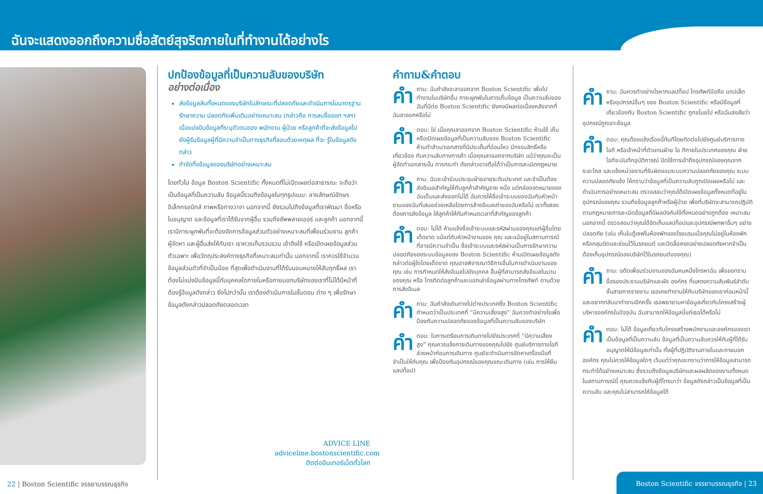ฉันจะแสดงออกถึงความซื่อสัตย์สุจริตภายในที่ทำงานได้อย่างไร
ปกป้องข้อมูลที่เป็นความลับของบริษัท
อย่างต่อเนื่อง
ส่งข้อมูลลับทั้งหมดของบริษัทในลักษณะที่ปลอดภัยและดำเนินการในมาตรฐานรักษาความ ปลอดภัยเพิ่มเติมอย่างเหมาะสม (กล่าวคือ การลบชื่อออก ฯลฯ) เมื่อแบ่งปันข้อมูลที่ระบุตัวตนของ พนักงาน ผู้ป่วย หรือลูกค้าที่จะส่งข้อมูลไปยังผู้รับข้อมูลผู้ที่มีความจำเป็นทางธุรกิจที่ชอบด้วยเหตุผล ที่จะ รู้ในข้อมูลดังกล่าว
กำจัดทิ้งข้อมูลของบริษัทอย่างเหมาะสม
โดยทั่วไป ข้อมูล Boston Scientific ทั้งหมดที่ไม่เปิดเผยต่อสาธารณะ จะถือว่าเป็นข้อมูลที่เป็นความลับ ข้อมูลนี้รวมถึงข้อมูลในทุกรูปแบบ: ลายลักษณ์อักษร อิเล็กทรอนิกส์ ภาพหรือทางวาจา นอกจากนี้ ยังรวมไปถึงข้อมูลที่เราพัฒนา ชื่อหรือใบอนุญาต และข้อมูลที่เราได้รับจากผู้อื่น รวมถึงซัพพลายเออร์ และลูกค้า นอกจากนี้ เรามีภาระผูกพันที่จะต้องจัดการข้อมูลส่วนตัวอย่างเหมาะสมที่เพื่อนร่วมงาน ลูกค้า ผู้จัดหา และผู้อื่นส่งให้กับเรา เราควรเก็บรวบรวม เข้าถึงใช้ หรือเปิดเผยข้อมูลส่วนตัวเฉพาะ เพื่อวัตถุประสงค์ทางธุรกิจที่เหมาะสมเท่านั้น นอกจากนี้ เราควรใช้จำนวนข้อมูลส่วนตัวที่จำเป็นน้อย ที่สุดเพื่อดำเนินงานที่ได้รับมอบหมายให้สัมฤทธิ์ผล เราต้องไม่แบ่งปันข้อมูลนี้กับบุคคลใดภายในหรือภายนอกบริษัทของเราที่ไม่ได้มีหน้าที่ต้องรู้ข้อมูลดังกล่าว ยิ่งไปกว่านั้น เราต้องดำเนินการในขั้นตอน ต่าง ๆ เพื่อรักษาข้อมูลดังกล่าวปลอดภัยตลอดเวลา
คำถาม&คำตอบ
คำ ถาม: ฉันกำลังจะลาออกจาก Boston Scientific เพื่อไปทำงานในบริษัทอื่น ภาระผูกพันในการเก็บข้อมูล เป็นความลับของฉันที่มีต่อ Boston Scientific ยังคงมีผลต่อเนื่องหลังจากที่ฉันลาออกหรือไม่
คำ ตอบ: ใช่ เมื่อคุณลาออกจาก Boston Scientific ห้ามใช้ เก็บหรือเปิดเผยข้อมูลที่เป็นความลับของ Boston Scientific ห้ามทำสำเนาเอกสารที่มีประเด็นที่อ่อนไหว มีกรรมสิทธิ์หรือเกี่ยวข้อง กับความลับทางการค้า เมื่อคุณลาออกจากบริษัท แม้ว่าคุณจะเป็นผู้จัดทำเอกสารนั้น การกระทำ ดังกล่าวอาจถือได้ว่าเป็นการละเมิดกฎหมาย
คำ ถาม: ฉันจะเข้าร่วมประชุมฝ่ายขายระดับประเทศ และจำเป็นต้องส่งอีเมลสำคัญให้กับลูกค้าสำคัญราย หนึ่ง แต่กล่องจดหมายของฉันเต็มและส่งออกไม่ได้ ฉันควรให้ชื่อเข้าระบบของฉันกับหัวหน้า งานของฉันที่เสนอช่วยเหลือโดยการล้างอีเมลเก่าของฉันหรือไม่ เราทั้งสองต้องการส่งข้อมูล ให้ลูกค้าให้ทันกำหนดเวลาที่สำคัญของลูกค้า
คำ ตอบ: ไม่ได้ ห้ามแจ้งชื่อเข้าระบบและรหัสผ่านของคุณแก่ผู้อื่นโดยเด็ดขาด แม้แต่กับหัวหน้างานของ คุณ และแม้อยู่ในสถานการณ์ที่อาจมีความจำเป็น ชื่อเข้าระบบและรหัสผ่านเป็นการรักษาความ ปลอดภัยของระบบข้อมูลของ Boston Scientific ห้ามเปิดเผยข้อมูลดังกล่าวต่อผู้ใดโดยเด็ดขาด คุณอาจพิจารณาวิธีการอื่นในการดำเนินงานของคุณ เช่น การกำหนดให้ส่งอีเมลไปยังบุคคล อื่นผู้ที่สามารถส่งอีเมลในนามของคุณ หรือ โทรติดต่อลูกค้าและบอกเล่าข้อมูลผ่านทางโทรศัพท์ ตามด้วยการส่งอีเมล
คำ ถาม: ฉันกำลังเดินทางไปต่างประเทศซึ่ง Boston Scientific กำหนดว่าเป็นประเทศที่ “มีความเสี่ยงสูง” ฉันควรทำอย่างไรเพื่อป้องกันความปลอดภัยของข้อมูลที่เป็นความลับของบริษัท
คำ ตอบ: ในการเตรียมการเดินทางไปยังประเทศที่ “มีความเสี่ยงสูง” คุณควรแจ้งการเดินทางของคุณไปยัง ศูนย์บริการทางไอทีล่วงหน้าก่อนการเดินทาง ศูนย์จะดำเนินการจัดหาเครื่องมือที่จำเป็นให้กับคุณ เพื่อป้องกันอุปกรณ์ของคุณขณะเดินทาง (เช่น การให้ยืมแลปท็อป)
คำ ถาม: ฉันควรทำอย่างไรหากแลปท็อป โทรศัพท์มือถือ แทปเล็ต หรืออุปกรณ์อื่นๆ ของ Boston Scientific หรือมีข้อมูลที่เกี่ยวข้องกับ Boston Scientific ถูกขโมยไป หรือฉันสงสัยว่าอุปกรณ์ถูกเจาะข้อมูล
คำ ตอบ: คุณต้องแจ้งเรื่องนี้ทันทีโดยติดต่อไปยังศูนย์บริการทางไอที หรือเจ้าหน้าที่ตัวแทนฝ่าย ไอ ทีภายในประเทศของคุณ ฝ่ายไอทีจะบันทึกอุบัติการณ์ ปิดใช้การเข้าถึงอุปกรณ์ของคุณจาก ระยะไกล และแจ้งหน่วยงานที่รับผิดชอบระบบความปลอดภัยของคุณ ระบบความปลอดภัยแจ้ง ให้ทราบว่าข้อมูลที่เป็นความลับถูกเปิดเผยหรือไม่ และดำเนินการอย่างเหมาะสม ตรวจสอบว่าคุณได้เปิดเผยข้อมูลทั้งหมดที่อยู่ในอุปกรณ์ของคุณ รวมถึงข้อมูลลูกค้าหรือผู้ป่วย เพื่อที่บริษัทจะสามารถปฏิบัติตามกฎหมายการละเมิดข้อมูลที่มีผลบังคับใช้ทั้งหมดอย่างถูกต้อง เหมาะสม นอกจากนี้ ตรวจสอบว่าคุณได้จัดเก็บแลปท็อปและอุปกรณ์พกพาอื่นๆ อย่างปลอดภัย (เช่น เก็บในตู้เซฟในห้องพักของโรงแรมเมื่อคุณไม่อยู่ในห้องพัก หรือคลุมปิดและซ่อนไว้ในรถยนต์ และปิดล็อครถอย่างปลอดภัยหากจำเป็นต้องเก็บอุปกรณ์ของบริษัทไว้ในรถยนต์ของคุณ)
คำ ถาม: อดีตเพื่อนร่วมงานของฉันคนหนึ่งโทรหาฉัน เพื่อขอทราบชื่อรองประธานบริษัทและผัง องค์กร ที่แสดงความสัมพันธ์ลำดับชั้นสายการรายงาน เธอเคยทำงานให้กับบริษัทของเราก่อนหน้านี้ และอยากกลับมาทำงานอีกครั้ง เธอพยายามหาข้อมูลเกี่ยวกับโครงสร้างผู้บริหารองค์กรในปัจจุบัน ฉันสามารถให้ข้อมูลนี้แก่เธอได้หรือไม่
คำ ตอบ: ไม่ได้ ข้อมูลเกี่ยวกับโครงสร้างพนักงานและองค์กรของเราเป็นข้อมูลที่เป็นความลับ ข้อมูลที่เป็นความลับควรให้กับผู้ที่ได้รับอนุญาตให้มีข้อมูลเท่านั้น ทั้งผู้ที่ปฏิบัติงานภายในและภายนอกองค์กร คุณไม่ควรให้ข้อมูลใดๆ เว้นแต่ว่าคุณจะทราบว่าการให้ข้อมูลสามารถกระทำได้อย่างเหมาะสม ซึ่งรวมถึงข้อมูลบริษัทและผลผลิตของงานทั้งหมด ในสถานการณ์นี้ คุณควรแจ้งกับผู้ที่โทรมาว่า ข้อมูลดังกล่าวเป็นข้อมูลที่เป็นความลับ และคุณไม่สามารถให้ข้อมูลได้
ADVICE LINE
adviceline.bostonscientific.com
ติดต่ออินเทอร์เน็ตทั่วโลก
22 | Boston Scientific จรรยาบรรณธุรกิจ
Boston Scientific จรรยาบรรณธุรกิจ | 23